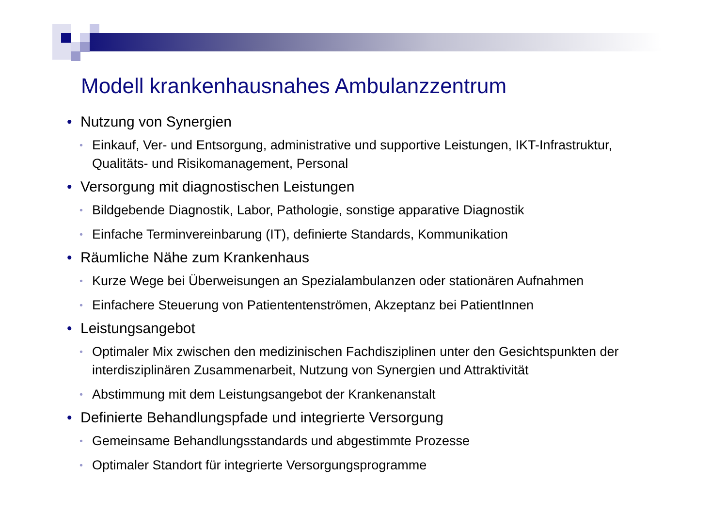Modell krankenhausnahes Ambulanzzentrum
• Nutzung von Synergien
• Einkauf, Ver- und Entsorgung, administrative und supportive Leistungen, IKT-Infrastruktur, Qualitäts- und Risikomanagement, Personal
• Versorgung mit diagnostischen Leistungen
• Bildgebende Diagnostik, Labor, Pathologie, sonstige apparative Diagnostik
• Einfache Terminvereinbarung (IT), definierte Standards, Kommunikation
• Räumliche Nähe zum Krankenhaus
• Kurze Wege bei Überweisungen an Spezialambulanzen oder stationären Aufnahmen
• Einfachere Steuerung von Patiententenströmen, Akzeptanz bei PatientInnen
• Leistungsangebot
• Optimaler Mix zwischen den medizinischen Fachdisziplinen unter den Gesichtspunkten der interdisziplinären Zusammenarbeit, Nutzung von Synergien und Attraktivität
• Abstimmung mit dem Leistungsangebot der Krankenanstalt
• Definierte Behandlungspfade und integrierte Versorgung
• Gemeinsame Behandlungsstandards und abgestimmte Prozesse
• Optimaler Standort für integrierte Versorgungsprogramme